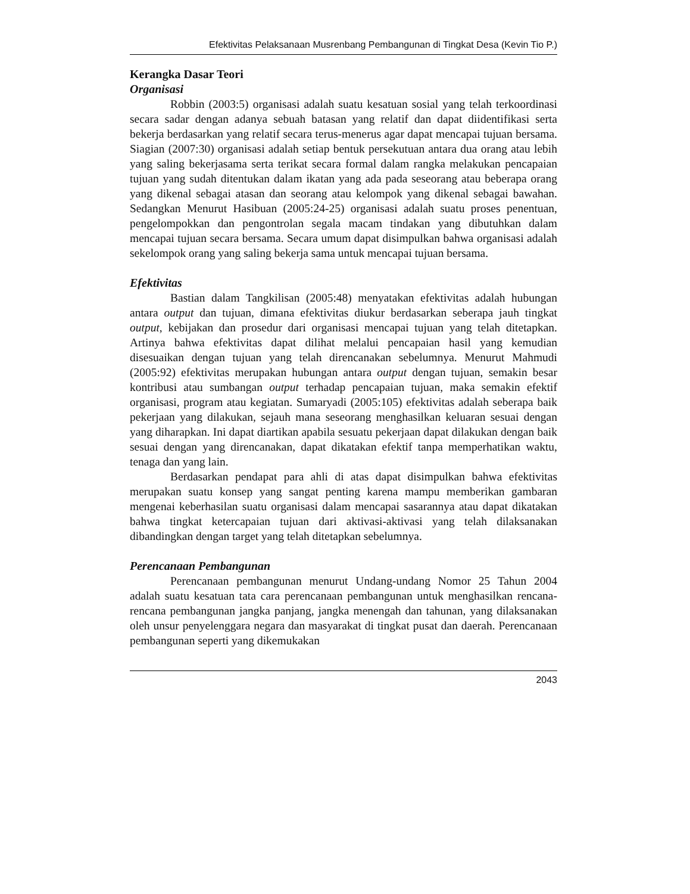Efektivitas Pelaksanaan Musrenbang Pembangunan di Tingkat Desa (Kevin Tio P.)
Kerangka Dasar Teori
Organisasi
Robbin (2003:5) organisasi adalah suatu kesatuan sosial yang telah terkoordinasi secara sadar dengan adanya sebuah batasan yang relatif dan dapat diidentifikasi serta bekerja berdasarkan yang relatif secara terus-menerus agar dapat mencapai tujuan bersama. Siagian (2007:30) organisasi adalah setiap bentuk persekutuan antara dua orang atau lebih yang saling bekerjasama serta terikat secara formal dalam rangka melakukan pencapaian tujuan yang sudah ditentukan dalam ikatan yang ada pada seseorang atau beberapa orang yang dikenal sebagai atasan dan seorang atau kelompok yang dikenal sebagai bawahan. Sedangkan Menurut Hasibuan (2005:24-25) organisasi adalah suatu proses penentuan, pengelompokkan dan pengontrolan segala macam tindakan yang dibutuhkan dalam mencapai tujuan secara bersama. Secara umum dapat disimpulkan bahwa organisasi adalah sekelompok orang yang saling bekerja sama untuk mencapai tujuan bersama.
Efektivitas
Bastian dalam Tangkilisan (2005:48) menyatakan efektivitas adalah hubungan antara output dan tujuan, dimana efektivitas diukur berdasarkan seberapa jauh tingkat output, kebijakan dan prosedur dari organisasi mencapai tujuan yang telah ditetapkan. Artinya bahwa efektivitas dapat dilihat melalui pencapaian hasil yang kemudian disesuaikan dengan tujuan yang telah direncanakan sebelumnya. Menurut Mahmudi (2005:92) efektivitas merupakan hubungan antara output dengan tujuan, semakin besar kontribusi atau sumbangan output terhadap pencapaian tujuan, maka semakin efektif organisasi, program atau kegiatan. Sumaryadi (2005:105) efektivitas adalah seberapa baik pekerjaan yang dilakukan, sejauh mana seseorang menghasilkan keluaran sesuai dengan yang diharapkan. Ini dapat diartikan apabila sesuatu pekerjaan dapat dilakukan dengan baik sesuai dengan yang direncanakan, dapat dikatakan efektif tanpa memperhatikan waktu, tenaga dan yang lain.
Berdasarkan pendapat para ahli di atas dapat disimpulkan bahwa efektivitas merupakan suatu konsep yang sangat penting karena mampu memberikan gambaran mengenai keberhasilan suatu organisasi dalam mencapai sasarannya atau dapat dikatakan bahwa tingkat ketercapaian tujuan dari aktivasi-aktivasi yang telah dilaksanakan dibandingkan dengan target yang telah ditetapkan sebelumnya.
Perencanaan Pembangunan
Perencanaan pembangunan menurut Undang-undang Nomor 25 Tahun 2004 adalah suatu kesatuan tata cara perencanaan pembangunan untuk menghasilkan rencana-rencana pembangunan jangka panjang, jangka menengah dan tahunan, yang dilaksanakan oleh unsur penyelenggara negara dan masyarakat di tingkat pusat dan daerah. Perencanaan pembangunan seperti yang dikemukakan
2043